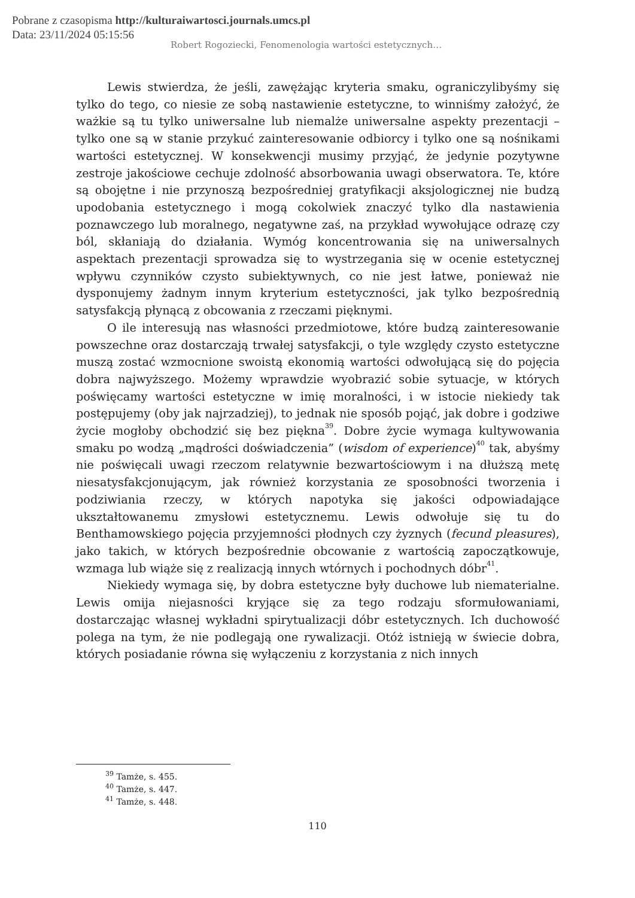Pobrane z czasopisma http://kulturaiwartosci.journals.umcs.pl
Data: 23/11/2024 05:15:56
Robert Rogoziecki, Fenomenologia wartości estetycznych…
Lewis stwierdza, że jeśli, zawężając kryteria smaku, ograniczylibyśmy się tylko do tego, co niesie ze sobą nastawienie estetyczne, to winniśmy założyć, że ważkie są tu tylko uniwersalne lub niemalże uniwersalne aspekty prezentacji – tylko one są w stanie przykuć zainteresowanie odbiorcy i tylko one są nośnikami wartości estetycznej. W konsekwencji musimy przyjąć, że jedynie pozytywne zestroje jakościowe cechuje zdolność absorbowania uwagi obserwatora. Te, które są obojętne i nie przynoszą bezpośredniej gratyfikacji aksjologicznej nie budzą upodobania estetycznego i mogą cokolwiek znaczyć tylko dla nastawienia poznawczego lub moralnego, negatywne zaś, na przykład wywołujące odrazę czy ból, skłaniają do działania. Wymóg koncentrowania się na uniwersalnych aspektach prezentacji sprowadza się to wystrzegania się w ocenie estetycznej wpływu czynników czysto subiektywnych, co nie jest łatwe, ponieważ nie dysponujemy żadnym innym kryterium estetyczności, jak tylko bezpośrednią satysfakcją płynącą z obcowania z rzeczami pięknymi.
O ile interesują nas własności przedmiotowe, które budzą zainteresowanie powszechne oraz dostarczają trwałej satysfakcji, o tyle względy czysto estetyczne muszą zostać wzmocnione swoistą ekonomią wartości odwołującą się do pojęcia dobra najwyższego. Możemy wprawdzie wyobrazić sobie sytuacje, w których poświęcamy wartości estetyczne w imię moralności, i w istocie niekiedy tak postępujemy (oby jak najrzadziej), to jednak nie sposób pojąć, jak dobre i godziwe życie mogłoby obchodzić się bez piękna<sup>39</sup>. Dobre życie wymaga kultywowania smaku po wodzą „mądrości doświadczenia” (wisdom of experience)<sup>40</sup> tak, abyśmy nie poświęcali uwagi rzeczom relatywnie bezwartościowym i na dłuższą metę niesatysfakcjonującym, jak również korzystania ze sposobności tworzenia i podziwiania rzeczy, w których napotyka się jakości odpowiadające ukształtowanemu zmysłowi estetycznemu. Lewis odwołuje się tu do Benthamowskiego pojęcia przyjemności płodnych czy żyznych (fecund pleasures), jako takich, w których bezpośrednie obcowanie z wartością zapoczątkowuje, wzmaga lub wiąże się z realizacją innych wtórnych i pochodnych dóbr<sup>41</sup>.
Niekiedy wymaga się, by dobra estetyczne były duchowe lub niematerialne. Lewis omija niejasności kryjące się za tego rodzaju sformułowaniami, dostarczając własnej wykładni spirytualizacji dóbr estetycznych. Ich duchowość polega na tym, że nie podlegają one rywalizacji. Otóż istnieją w świecie dobra, których posiadanie równa się wyłączeniu z korzystania z nich innych
<sup>39</sup> Tamże, s. 455.
<sup>40</sup> Tamże, s. 447.
<sup>41</sup> Tamże, s. 448.
110